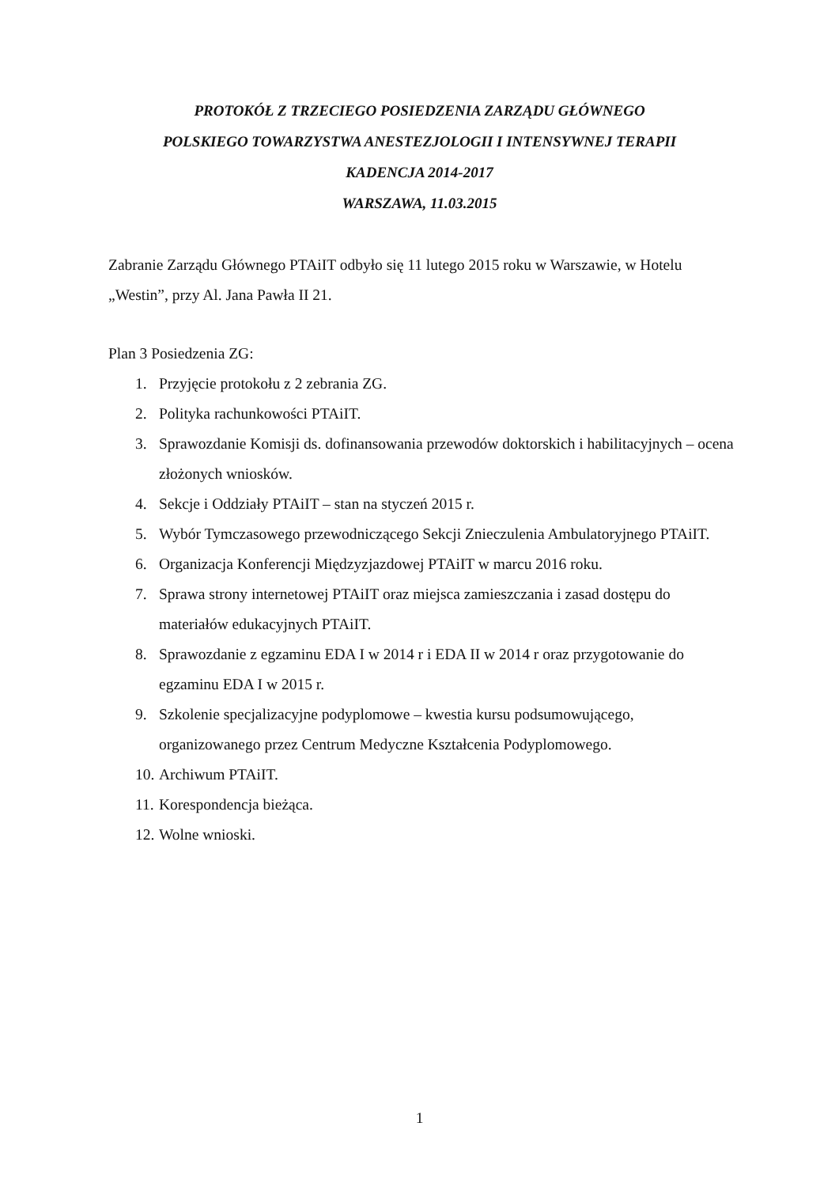PROTOKÓŁ Z TRZECIEGO POSIEDZENIA ZARZĄDU GŁÓWNEGO
POLSKIEGO TOWARZYSTWA ANESTEZJOLOGII I INTENSYWNEJ TERAPII
KADENCJA 2014-2017
WARSZAWA, 11.03.2015
Zabranie Zarządu Głównego PTAiIT odbyło się 11 lutego 2015 roku w Warszawie, w Hotelu „Westin”, przy Al. Jana Pawła II 21.
Plan 3 Posiedzenia ZG:
1. Przyjęcie protokołu z 2 zebrania ZG.
2. Polityka rachunkowości PTAiIT.
3. Sprawozdanie Komisji ds. dofinansowania przewodów doktorskich i habilitacyjnych – ocena złożonych wniosków.
4. Sekcje i Oddziały PTAiIT – stan na styczeń 2015 r.
5. Wybór Tymczasowego przewodniczącego Sekcji Znieczulenia Ambulatoryjnego PTAiIT.
6. Organizacja Konferencji Międzyzjazdowej PTAiIT w marcu 2016 roku.
7. Sprawa strony internetowej PTAiIT oraz miejsca zamieszczania i zasad dostępu do materiałów edukacyjnych PTAiIT.
8. Sprawozdanie z egzaminu EDA I w 2014 r i EDA II w 2014 r oraz przygotowanie do egzaminu EDA I w 2015 r.
9. Szkolenie specjalizacyjne podyplomowe – kwestia kursu podsumowującego, organizowanego przez Centrum Medyczne Kształcenia Podyplomowego.
10. Archiwum PTAiIT.
11. Korespondencja bieżąca.
12. Wolne wnioski.
1